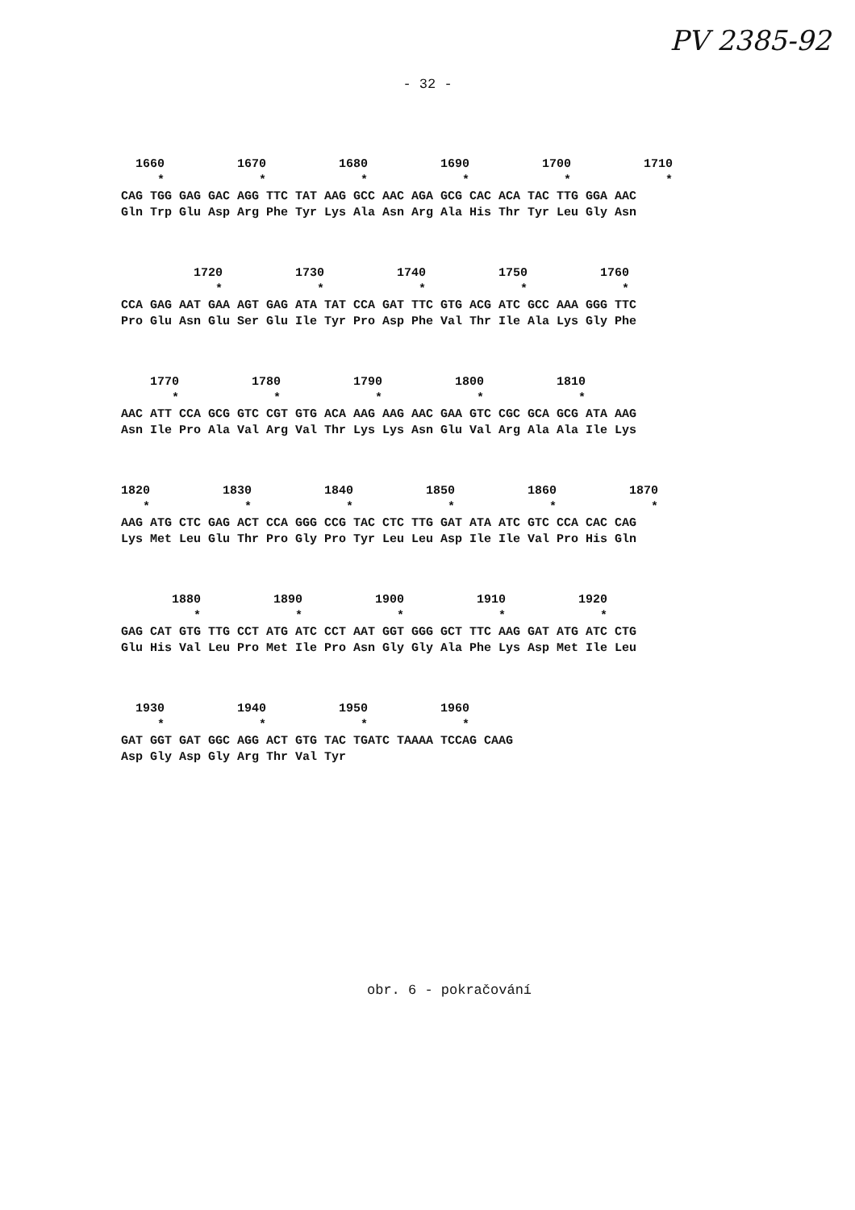PV 2385-92
- 32 -
1660 1670 1680 1690 1700 1710 * * * * * * CAG TGG GAG GAC AGG TTC TAT AAG GCC AAC AGA GCG CAC ACA TAC TTG GGA AAC Gln Trp Glu Asp Arg Phe Tyr Lys Ala Asn Arg Ala His Thr Tyr Leu Gly Asn
1720 1730 1740 1750 1760 * * * * * CCA GAG AAT GAA AGT GAG ATA TAT CCA GAT TTC GTG ACG ATC GCC AAA GGG TTC Pro Glu Asn Glu Ser Glu Ile Tyr Pro Asp Phe Val Thr Ile Ala Lys Gly Phe
1770 1780 1790 1800 1810 * * * * * AAC ATT CCA GCG GTC CGT GTG ACA AAG AAG AAC GAA GTC CGC GCA GCG ATA AAG Asn Ile Pro Ala Val Arg Val Thr Lys Lys Asn Glu Val Arg Ala Ala Ile Lys
1820 1830 1840 1850 1860 1870 * * * * * * AAG ATG CTC GAG ACT CCA GGG CCG TAC CTC TTG GAT ATA ATC GTC CCA CAC CAG Lys Met Leu Glu Thr Pro Gly Pro Tyr Leu Leu Asp Ile Ile Val Pro His Gln
1880 1890 1900 1910 1920 * * * * * GAG CAT GTG TTG CCT ATG ATC CCT AAT GGT GGG GCT TTC AAG GAT ATG ATC CTG Glu His Val Leu Pro Met Ile Pro Asn Gly Gly Ala Phe Lys Asp Met Ile Leu
1930 1940 1950 1960 * * * * GAT GGT GAT GGC AGG ACT GTG TAC TGATC TAAAA TCCAG CAAG Asp Gly Asp Gly Arg Thr Val Tyr
obr. 6 - pokračování